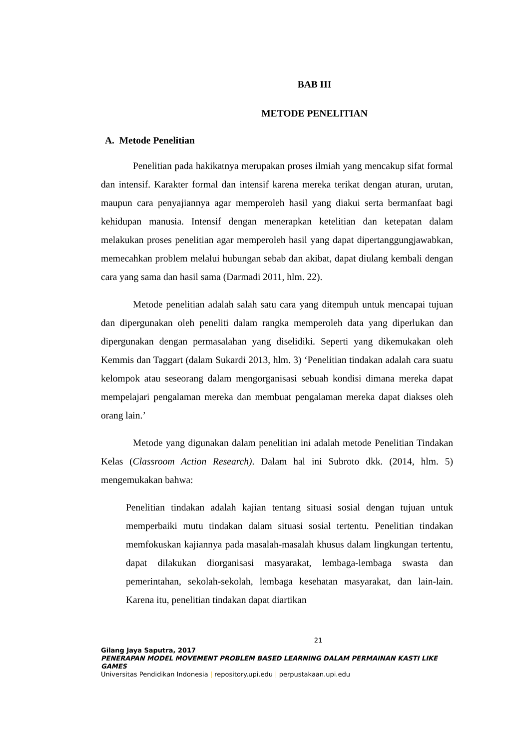BAB III
METODE PENELITIAN
A. Metode Penelitian
Penelitian pada hakikatnya merupakan proses ilmiah yang mencakup sifat formal dan intensif. Karakter formal dan intensif karena mereka terikat dengan aturan, urutan, maupun cara penyajiannya agar memperoleh hasil yang diakui serta bermanfaat bagi kehidupan manusia. Intensif dengan menerapkan ketelitian dan ketepatan dalam melakukan proses penelitian agar memperoleh hasil yang dapat dipertanggungjawabkan, memecahkan problem melalui hubungan sebab dan akibat, dapat diulang kembali dengan cara yang sama dan hasil sama (Darmadi 2011, hlm. 22).
Metode penelitian adalah salah satu cara yang ditempuh untuk mencapai tujuan dan dipergunakan oleh peneliti dalam rangka memperoleh data yang diperlukan dan dipergunakan dengan permasalahan yang diselidiki. Seperti yang dikemukakan oleh Kemmis dan Taggart (dalam Sukardi 2013, hlm. 3) ‘Penelitian tindakan adalah cara suatu kelompok atau seseorang dalam mengorganisasi sebuah kondisi dimana mereka dapat mempelajari pengalaman mereka dan membuat pengalaman mereka dapat diakses oleh orang lain.’
Metode yang digunakan dalam penelitian ini adalah metode Penelitian Tindakan Kelas (Classroom Action Research). Dalam hal ini Subroto dkk. (2014, hlm. 5) mengemukakan bahwa:
Penelitian tindakan adalah kajian tentang situasi sosial dengan tujuan untuk memperbaiki mutu tindakan dalam situasi sosial tertentu. Penelitian tindakan memfokuskan kajiannya pada masalah-masalah khusus dalam lingkungan tertentu, dapat dilakukan diorganisasi masyarakat, lembaga-lembaga swasta dan pemerintahan, sekolah-sekolah, lembaga kesehatan masyarakat, dan lain-lain. Karena itu, penelitian tindakan dapat diartikan
21
Gilang Jaya Saputra, 2017
PENERAPAN MODEL MOVEMENT PROBLEM BASED LEARNING DALAM PERMAINAN KASTI LIKE GAMES
Universitas Pendidikan Indonesia | repository.upi.edu | perpustakaan.upi.edu